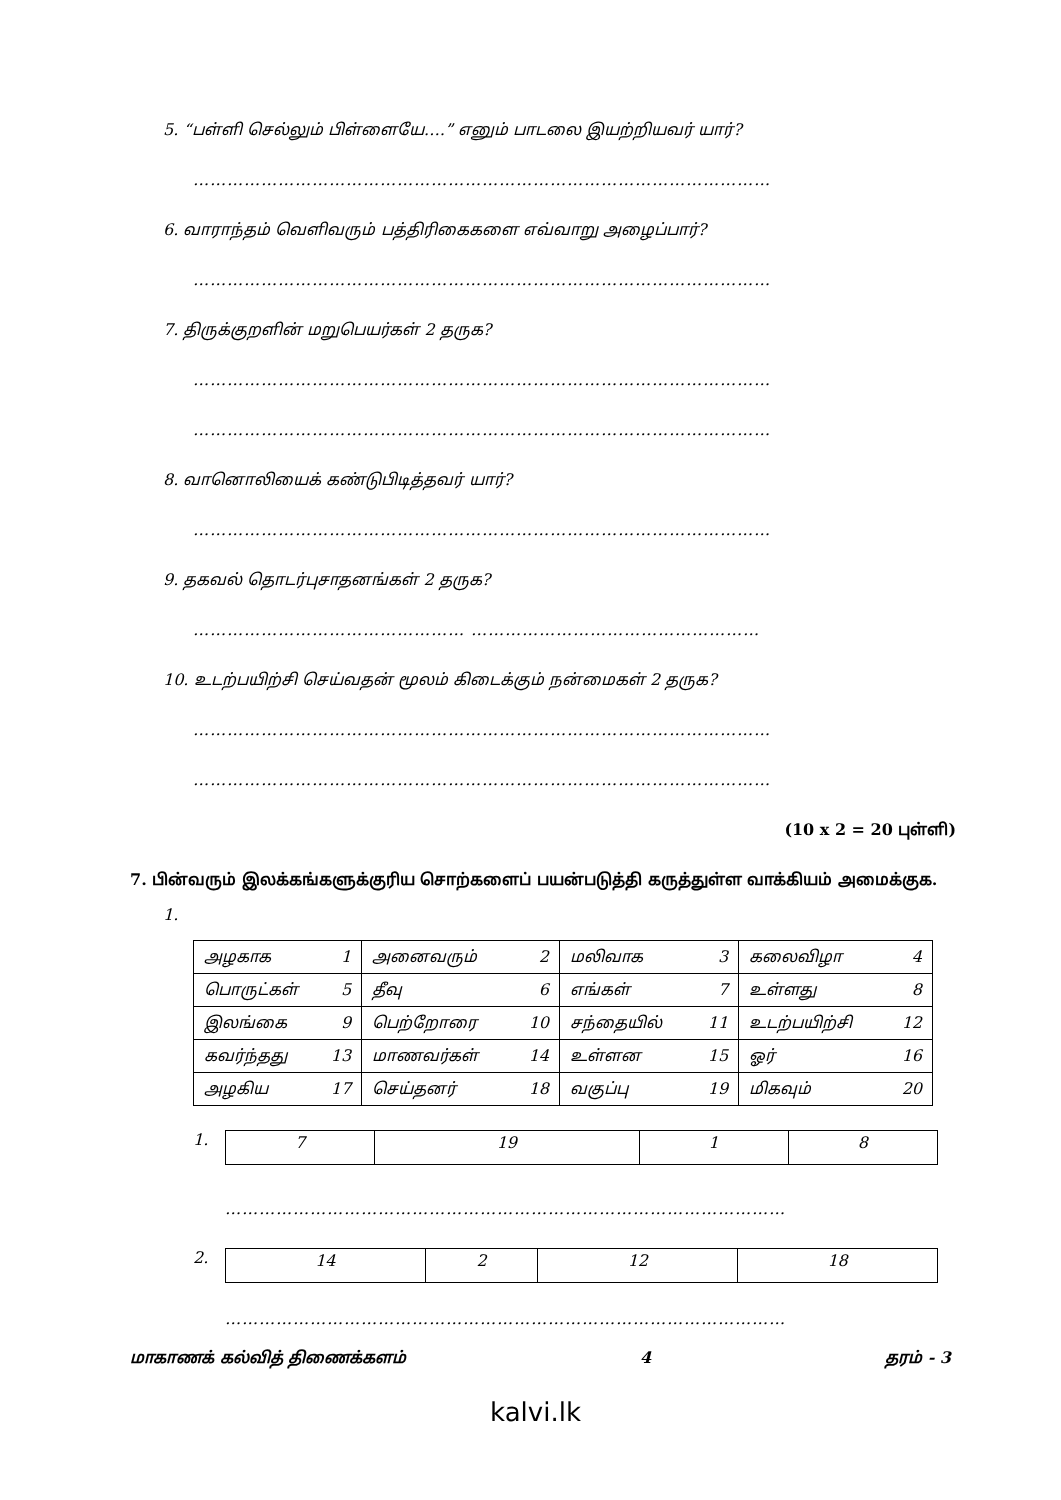5. “பள்ளி செல்லும் பிள்ளையே….” எனும் பாடலை இயற்றியவர் யார்?
…………………………………………………………………………………………
6. வாராந்தம் வெளிவரும் பத்திரிகைகளை எவ்வாறு அழைப்பார்?
…………………………………………………………………………………………
7. திருக்குறளின் மறுபெயர்கள் 2 தருக?
…………………………………………………………………………………………
…………………………………………………………………………………………
8. வானொலியைக் கண்டுபிடித்தவர் யார்?
…………………………………………………………………………………………
9. தகவல் தொடர்புசாதனங்கள் 2 தருக?
………………………………………… ……………………………………………
10. உடற்பயிற்சி செய்வதன் மூலம் கிடைக்கும் நன்மைகள் 2 தருக?
…………………………………………………………………………………………
…………………………………………………………………………………………
(10 x 2 = 20 புள்ளி)
7. பின்வரும் இலக்கங்களுக்குரிய சொற்களைப் பயன்படுத்தி கருத்துள்ள வாக்கியம் அமைக்குக.
1.
| அழகாக 1 | அனைவரும் 2 | மலிவாக 3 | கலைவிழா 4 |
| பொருட்கள் 5 | தீவு 6 | எங்கள் 7 | உள்ளது 8 |
| இலங்கை 9 | பெற்றோரை 10 | சந்தையில் 11 | உடற்பயிற்சி 12 |
| கவர்ந்தது 13 | மாணவர்கள் 14 | உள்ளன 15 | ஓர் 16 |
| அழகிய 17 | செய்தனர் 18 | வகுப்பு 19 | மிகவும் 20 |
1.
| 7 | 19 | 1 | 8 |
………………………………………………………………………………………
2.
| 14 | 2 | 12 | 18 |
………………………………………………………………………………………
மாகாணக் கல்வித் திணைக்களம் 4 தரம் - 3
kalvi.lk